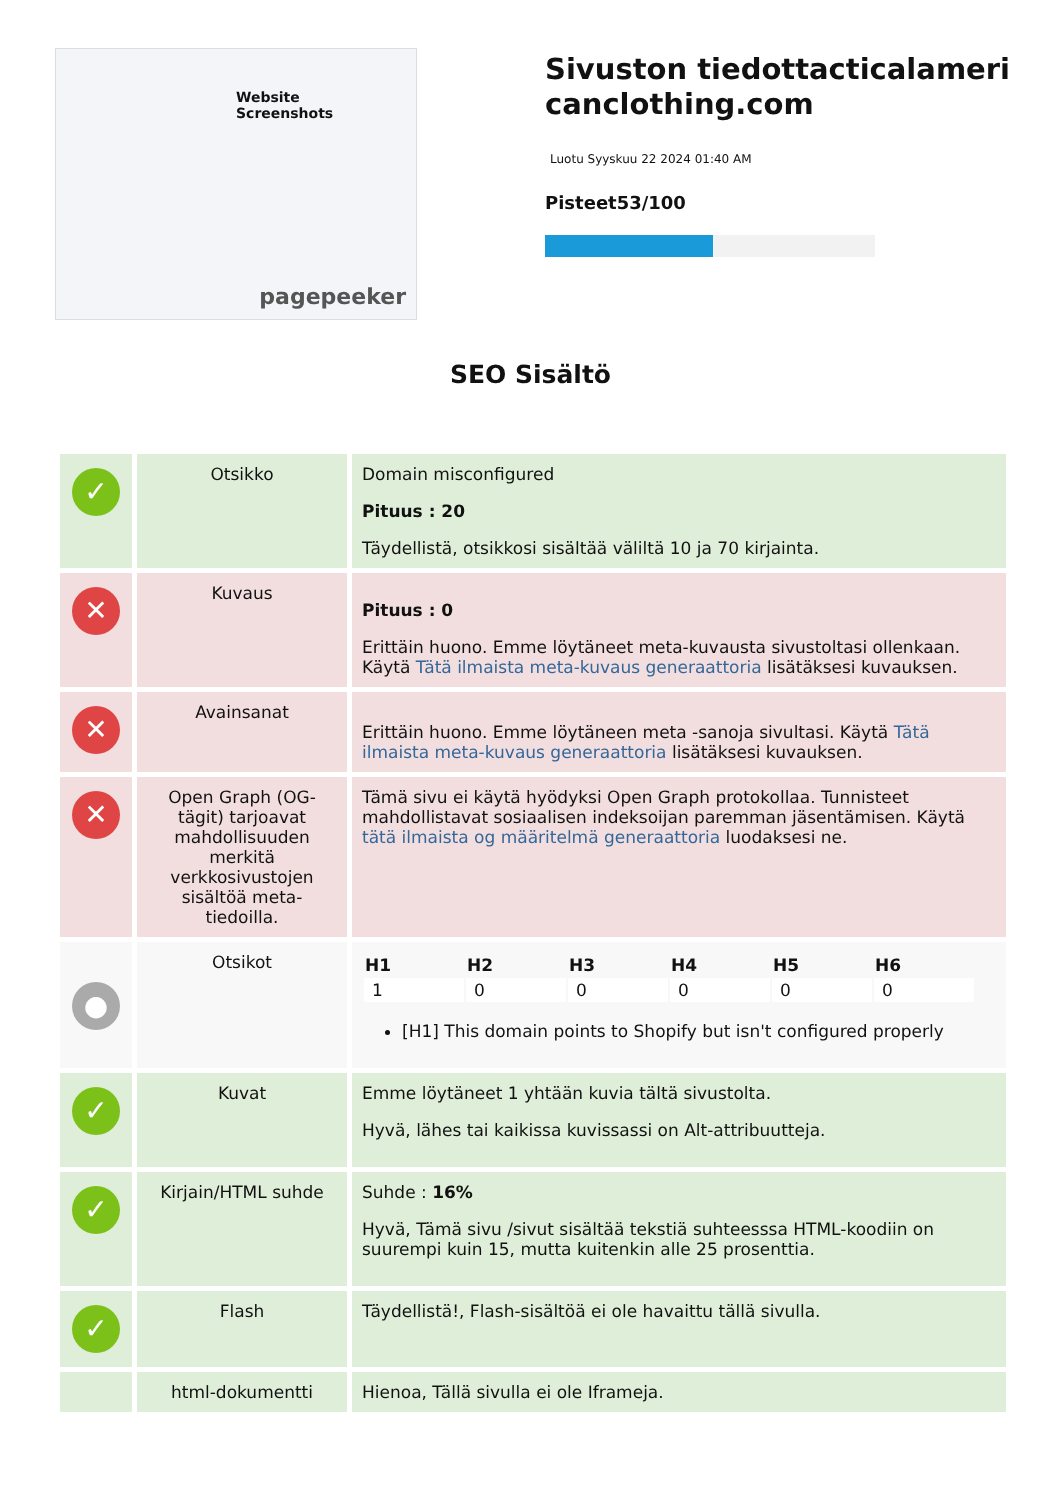Website Screenshots
pagepeeker
Sivuston tiedottacticalamericanclothing.com
Luotu Syyskuu 22 2024 01:40 AM
Pisteet53/100
SEO Sisältö
| ✓ | Otsikko | Domain misconfigured Pituus : 20 Täydellistä, otsikkosi sisältää väliltä 10 ja 70 kirjainta. |
| ✕ | Kuvaus | Pituus : 0 Erittäin huono. Emme löytäneet meta-kuvausta sivustoltasi ollenkaan. Käytä Tätä ilmaista meta-kuvaus generaattoria lisätäksesi kuvauksen. |
| ✕ | Avainsanat | Erittäin huono. Emme löytäneen meta -sanoja sivultasi. Käytä Tätä ilmaista meta-kuvaus generaattoria lisätäksesi kuvauksen. |
| ✕ | Open Graph (OG-tägit) tarjoavat mahdollisuuden merkitä verkkosivustojen sisältöä meta-tiedoilla. | Tämä sivu ei käytä hyödyksi Open Graph protokollaa. Tunnisteet mahdollistavat sosiaalisen indeksoijan paremman jäsentämisen. Käytä tätä ilmaista og määritelmä generaattoria luodaksesi ne. |
| ● | Otsikot | / H1 / H2 / H3 / H4 / H5 / H6 / / --- / --- / --- / --- / --- / --- / / 1 / 0 / 0 / 0 / 0 / 0 / [H1] This domain points to Shopify but isn't configured properly |
| ✓ | Kuvat | Emme löytäneet 1 yhtään kuvia tältä sivustolta. Hyvä, lähes tai kaikissa kuvissassi on Alt-attribuutteja. |
| ✓ | Kirjain/HTML suhde | Suhde : 16% Hyvä, Tämä sivu /sivut sisältää tekstiä suhteesssa HTML-koodiin on suurempi kuin 15, mutta kuitenkin alle 25 prosenttia. |
| ✓ | Flash | Täydellistä!, Flash-sisältöä ei ole havaittu tällä sivulla. |
| | html-dokumentti | Hienoa, Tällä sivulla ei ole Iframeja. |